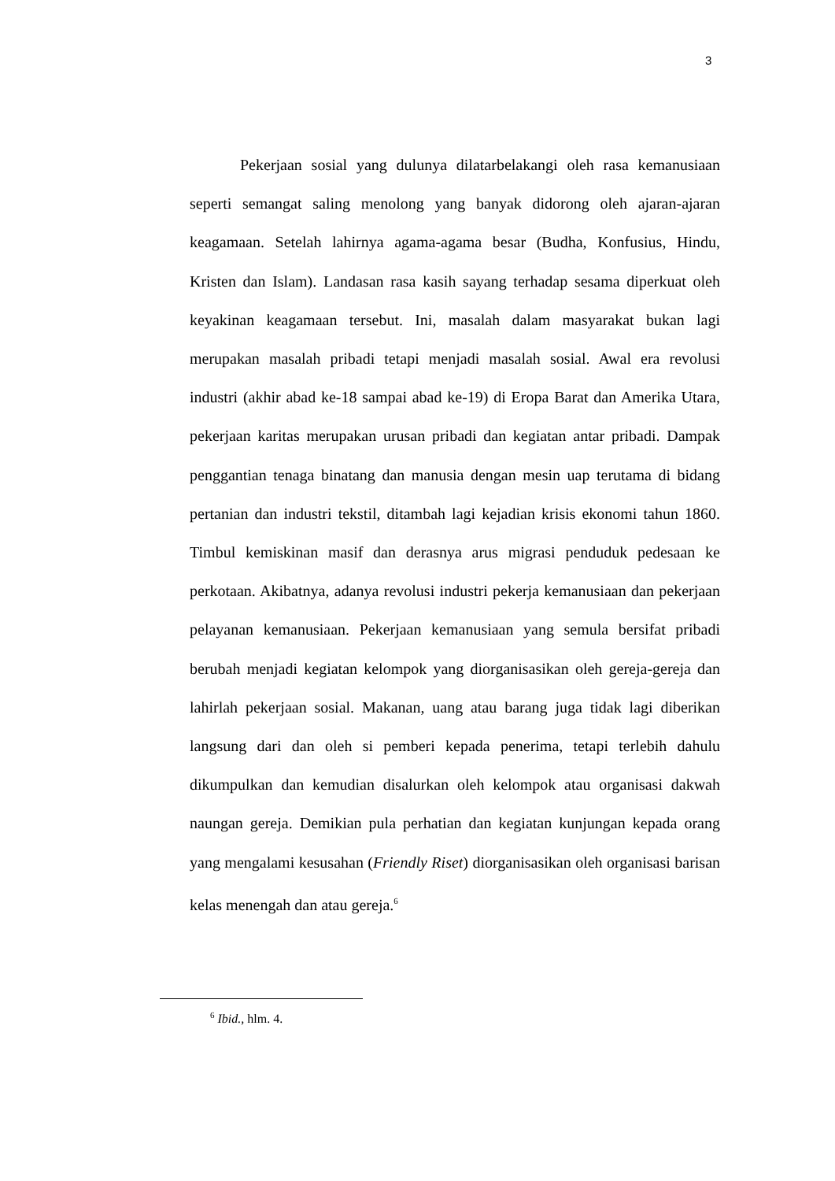3
Pekerjaan sosial yang dulunya dilatarbelakangi oleh rasa kemanusiaan seperti semangat saling menolong yang banyak didorong oleh ajaran-ajaran keagamaan. Setelah lahirnya agama-agama besar (Budha, Konfusius, Hindu, Kristen dan Islam). Landasan rasa kasih sayang terhadap sesama diperkuat oleh keyakinan keagamaan tersebut. Ini, masalah dalam masyarakat bukan lagi merupakan masalah pribadi tetapi menjadi masalah sosial. Awal era revolusi industri (akhir abad ke-18 sampai abad ke-19) di Eropa Barat dan Amerika Utara, pekerjaan karitas merupakan urusan pribadi dan kegiatan antar pribadi. Dampak penggantian tenaga binatang dan manusia dengan mesin uap terutama di bidang pertanian dan industri tekstil, ditambah lagi kejadian krisis ekonomi tahun 1860. Timbul kemiskinan masif dan derasnya arus migrasi penduduk pedesaan ke perkotaan. Akibatnya, adanya revolusi industri pekerja kemanusiaan dan pekerjaan pelayanan kemanusiaan. Pekerjaan kemanusiaan yang semula bersifat pribadi berubah menjadi kegiatan kelompok yang diorganisasikan oleh gereja-gereja dan lahirlah pekerjaan sosial. Makanan, uang atau barang juga tidak lagi diberikan langsung dari dan oleh si pemberi kepada penerima, tetapi terlebih dahulu dikumpulkan dan kemudian disalurkan oleh kelompok atau organisasi dakwah naungan gereja. Demikian pula perhatian dan kegiatan kunjungan kepada orang yang mengalami kesusahan (Friendly Riset) diorganisasikan oleh organisasi barisan kelas menengah dan atau gereja.<sup>6</sup>
<sup>6</sup> Ibid., hlm. 4.